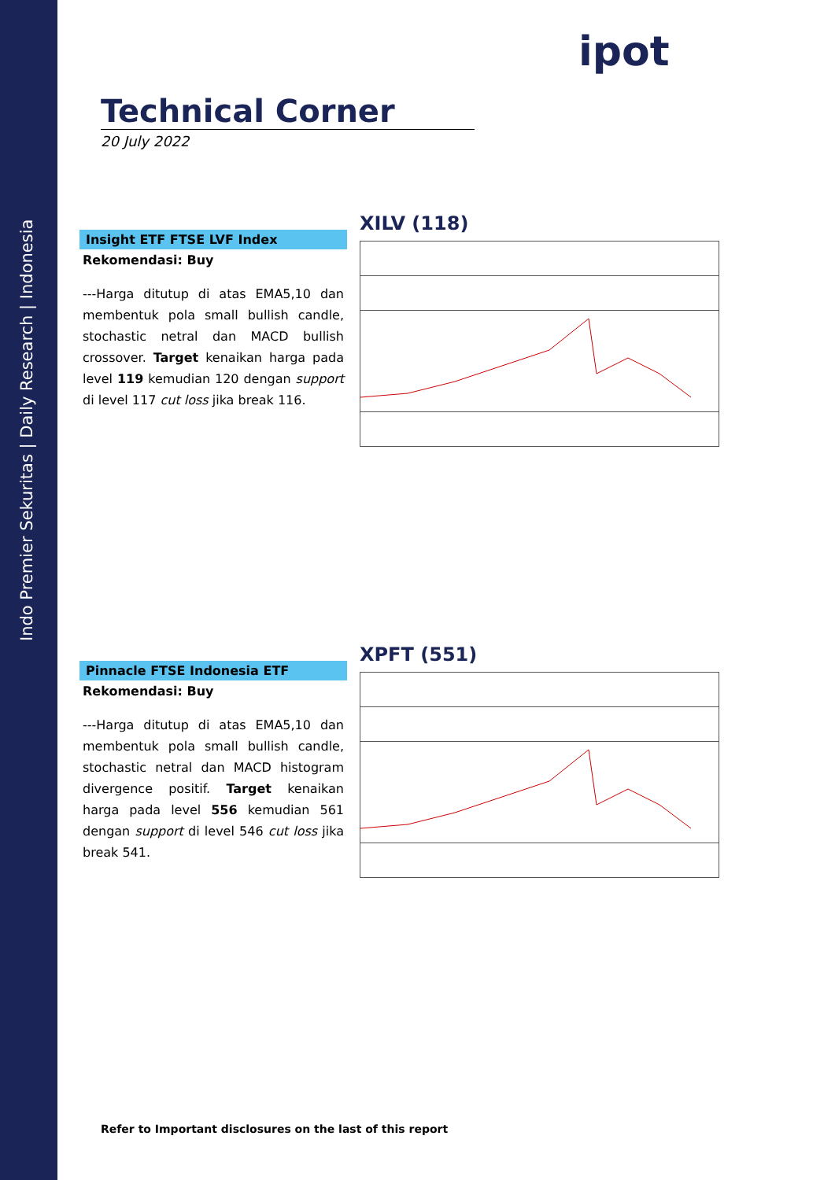Indo Premier Sekuritas | Daily Research | Indonesia
ipot
Technical Corner
20 July 2022
Insight ETF FTSE LVF Index
Rekomendasi: Buy
---Harga ditutup di atas EMA5,10 dan membentuk pola small bullish candle, stochastic netral dan MACD bullish crossover. Target kenaikan harga pada level 119 kemudian 120 dengan support di level 117 cut loss jika break 116.
XILV (118)
Pinnacle FTSE Indonesia ETF
Rekomendasi: Buy
---Harga ditutup di atas EMA5,10 dan membentuk pola small bullish candle, stochastic netral dan MACD histogram divergence positif. Target kenaikan harga pada level 556 kemudian 561 dengan support di level 546 cut loss jika break 541.
XPFT (551)
Refer to Important disclosures on the last of this report